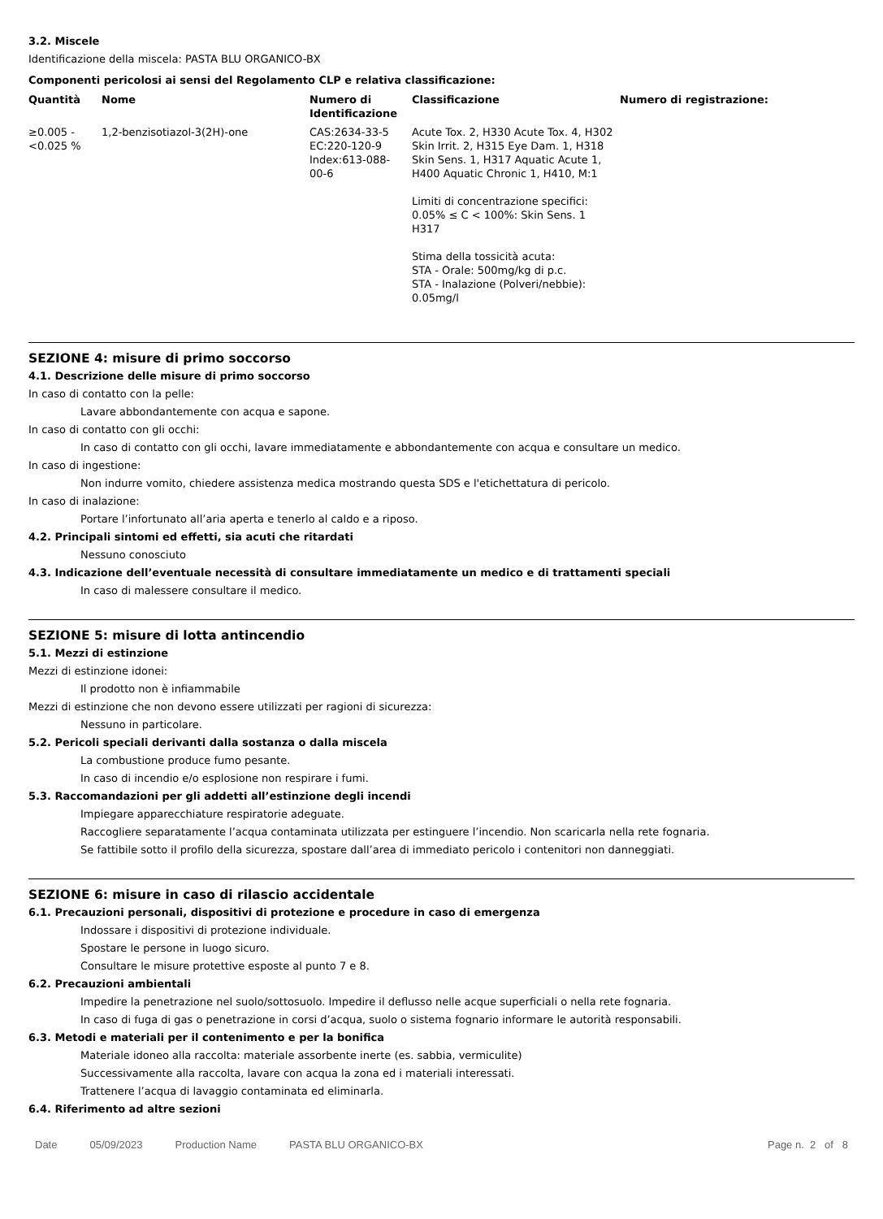3.2. Miscele
Identificazione della miscela: PASTA BLU ORGANICO-BX
Componenti pericolosi ai sensi del Regolamento CLP e relativa classificazione:
| Quantità | Nome | Numero di Identificazione | Classificazione | Numero di registrazione: |
| --- | --- | --- | --- | --- |
| ≥0.005 - <0.025 % | 1,2-benzisotiazol-3(2H)-one | CAS:2634-33-5 EC:220-120-9 Index:613-088-00-6 | Acute Tox. 2, H330 Acute Tox. 4, H302 Skin Irrit. 2, H315 Eye Dam. 1, H318 Skin Sens. 1, H317 Aquatic Acute 1, H400 Aquatic Chronic 1, H410, M:1 Limiti di concentrazione specifici: 0.05% ≤ C < 100%: Skin Sens. 1 H317 Stima della tossicità acuta: STA - Orale: 500mg/kg di p.c. STA - Inalazione (Polveri/nebbie): 0.05mg/l | |
SEZIONE 4: misure di primo soccorso
4.1. Descrizione delle misure di primo soccorso
In caso di contatto con la pelle:
Lavare abbondantemente con acqua e sapone.
In caso di contatto con gli occhi:
In caso di contatto con gli occhi, lavare immediatamente e abbondantemente con acqua e consultare un medico.
In caso di ingestione:
Non indurre vomito, chiedere assistenza medica mostrando questa SDS e l'etichettatura di pericolo.
In caso di inalazione:
Portare l’infortunato all’aria aperta e tenerlo al caldo e a riposo.
4.2. Principali sintomi ed effetti, sia acuti che ritardati
Nessuno conosciuto
4.3. Indicazione dell’eventuale necessità di consultare immediatamente un medico e di trattamenti speciali
In caso di malessere consultare il medico.
SEZIONE 5: misure di lotta antincendio
5.1. Mezzi di estinzione
Mezzi di estinzione idonei:
Il prodotto non è infiammabile
Mezzi di estinzione che non devono essere utilizzati per ragioni di sicurezza:
Nessuno in particolare.
5.2. Pericoli speciali derivanti dalla sostanza o dalla miscela
La combustione produce fumo pesante.
In caso di incendio e/o esplosione non respirare i fumi.
5.3. Raccomandazioni per gli addetti all’estinzione degli incendi
Impiegare apparecchiature respiratorie adeguate.
Raccogliere separatamente l’acqua contaminata utilizzata per estinguere l’incendio. Non scaricarla nella rete fognaria.
Se fattibile sotto il profilo della sicurezza, spostare dall’area di immediato pericolo i contenitori non danneggiati.
SEZIONE 6: misure in caso di rilascio accidentale
6.1. Precauzioni personali, dispositivi di protezione e procedure in caso di emergenza
Indossare i dispositivi di protezione individuale.
Spostare le persone in luogo sicuro.
Consultare le misure protettive esposte al punto 7 e 8.
6.2. Precauzioni ambientali
Impedire la penetrazione nel suolo/sottosuolo. Impedire il deflusso nelle acque superficiali o nella rete fognaria.
In caso di fuga di gas o penetrazione in corsi d’acqua, suolo o sistema fognario informare le autorità responsabili.
6.3. Metodi e materiali per il contenimento e per la bonifica
Materiale idoneo alla raccolta: materiale assorbente inerte (es. sabbia, vermiculite)
Successivamente alla raccolta, lavare con acqua la zona ed i materiali interessati.
Trattenere l’acqua di lavaggio contaminata ed eliminarla.
6.4. Riferimento ad altre sezioni
Date 05/09/2023 Production Name PASTA BLU ORGANICO-BX Page n. 2 of 8